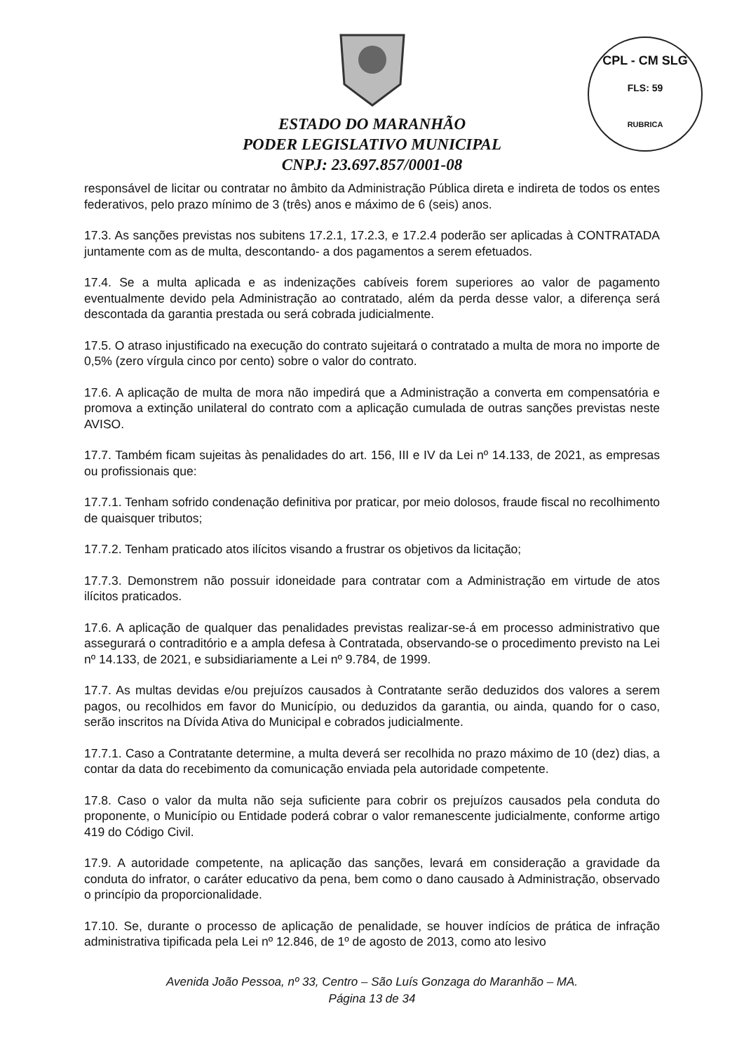CPL - CM SLG
FLS: 59
RUBRICA
ESTADO DO MARANHÃO
PODER LEGISLATIVO MUNICIPAL
CNPJ: 23.697.857/0001-08
responsável de licitar ou contratar no âmbito da Administração Pública direta e indireta de todos os entes federativos, pelo prazo mínimo de 3 (três) anos e máximo de 6 (seis) anos.
17.3. As sanções previstas nos subitens 17.2.1, 17.2.3, e 17.2.4 poderão ser aplicadas à CONTRATADA juntamente com as de multa, descontando- a dos pagamentos a serem efetuados.
17.4. Se a multa aplicada e as indenizações cabíveis forem superiores ao valor de pagamento eventualmente devido pela Administração ao contratado, além da perda desse valor, a diferença será descontada da garantia prestada ou será cobrada judicialmente.
17.5. O atraso injustificado na execução do contrato sujeitará o contratado a multa de mora no importe de 0,5% (zero vírgula cinco por cento) sobre o valor do contrato.
17.6. A aplicação de multa de mora não impedirá que a Administração a converta em compensatória e promova a extinção unilateral do contrato com a aplicação cumulada de outras sanções previstas neste AVISO.
17.7. Também ficam sujeitas às penalidades do art. 156, III e IV da Lei nº 14.133, de 2021, as empresas ou profissionais que:
17.7.1. Tenham sofrido condenação definitiva por praticar, por meio dolosos, fraude fiscal no recolhimento de quaisquer tributos;
17.7.2. Tenham praticado atos ilícitos visando a frustrar os objetivos da licitação;
17.7.3. Demonstrem não possuir idoneidade para contratar com a Administração em virtude de atos ilícitos praticados.
17.6. A aplicação de qualquer das penalidades previstas realizar-se-á em processo administrativo que assegurará o contraditório e a ampla defesa à Contratada, observando-se o procedimento previsto na Lei nº 14.133, de 2021, e subsidiariamente a Lei nº 9.784, de 1999.
17.7. As multas devidas e/ou prejuízos causados à Contratante serão deduzidos dos valores a serem pagos, ou recolhidos em favor do Município, ou deduzidos da garantia, ou ainda, quando for o caso, serão inscritos na Dívida Ativa do Municipal e cobrados judicialmente.
17.7.1. Caso a Contratante determine, a multa deverá ser recolhida no prazo máximo de 10 (dez) dias, a contar da data do recebimento da comunicação enviada pela autoridade competente.
17.8. Caso o valor da multa não seja suficiente para cobrir os prejuízos causados pela conduta do proponente, o Município ou Entidade poderá cobrar o valor remanescente judicialmente, conforme artigo 419 do Código Civil.
17.9. A autoridade competente, na aplicação das sanções, levará em consideração a gravidade da conduta do infrator, o caráter educativo da pena, bem como o dano causado à Administração, observado o princípio da proporcionalidade.
17.10. Se, durante o processo de aplicação de penalidade, se houver indícios de prática de infração administrativa tipificada pela Lei nº 12.846, de 1º de agosto de 2013, como ato lesivo
Avenida João Pessoa, nº 33, Centro – São Luís Gonzaga do Maranhão – MA.
Página 13 de 34